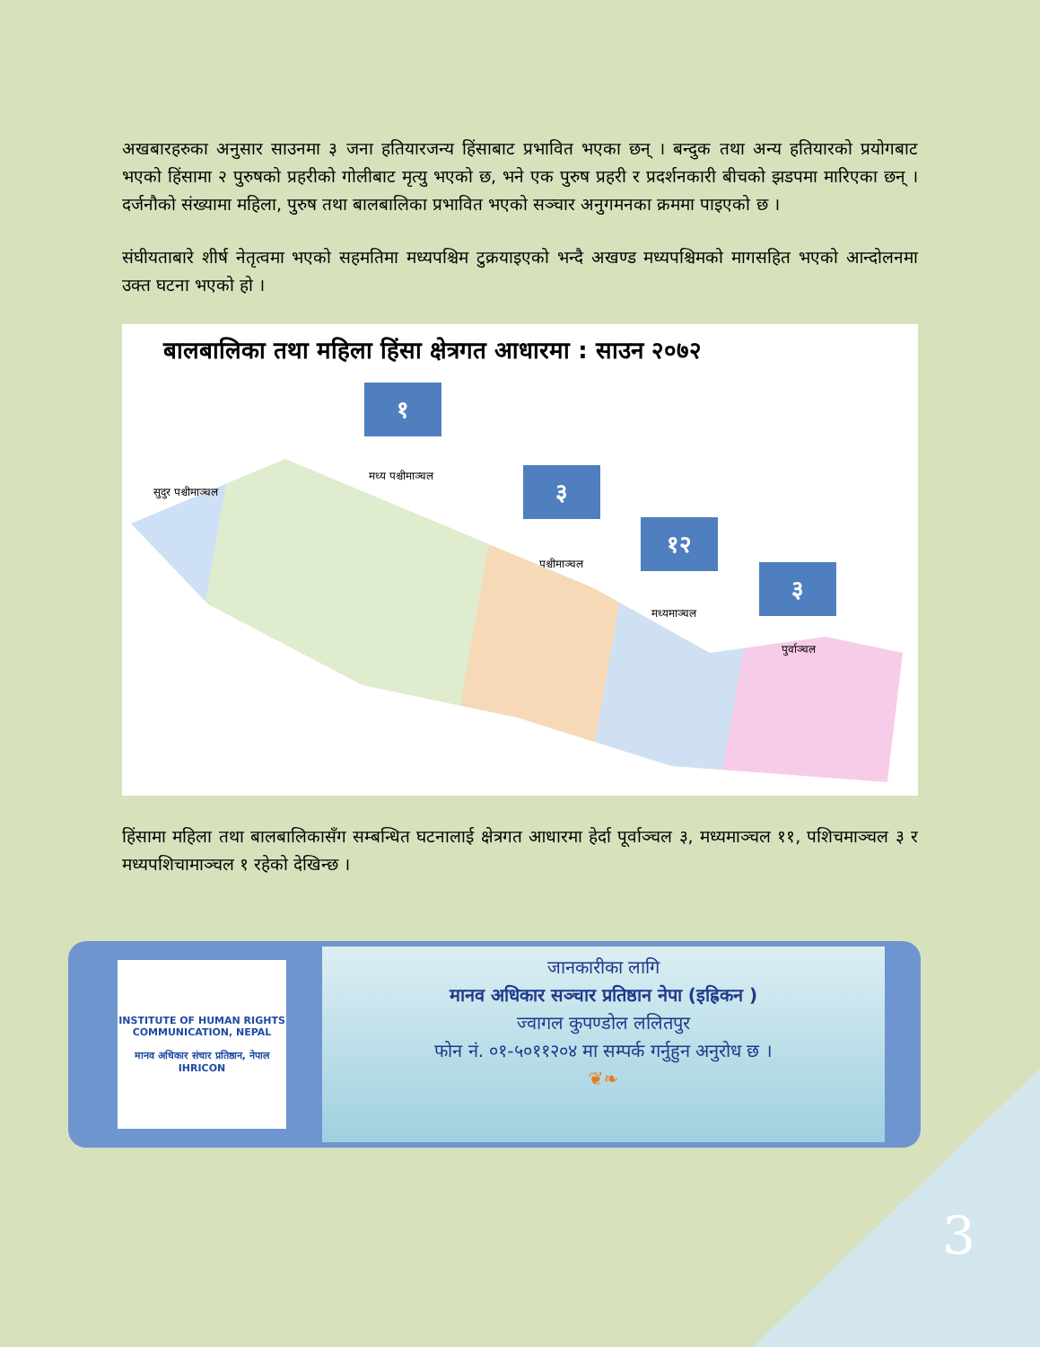अखबारहरुका अनुसार साउनमा ३ जना हतियारजन्य हिंसाबाट प्रभावित भएका छन् । बन्दुक तथा अन्य हतियारको प्रयोगबाट भएको हिंसामा २ पुरुषको प्रहरीको गोलीबाट मृत्यु भएको छ, भने एक पुरुष प्रहरी र प्रदर्शनकारी बीचको झडपमा मारिएका छन् । दर्जनौको संख्यामा महिला, पुरुष तथा बालबालिका प्रभावित भएको सञ्चार अनुगमनका क्रममा पाइएको छ ।
संघीयताबारे शीर्ष नेतृत्वमा भएको सहमतिमा मध्यपश्चिम टुक्रयाइएको भन्दै अखण्ड मध्यपश्चिमको मागसहित भएको आन्दोलनमा उक्त घटना भएको हो ।
बालबालिका तथा महिला हिंसा क्षेत्रगत आधारमा : साउन २०७२
१
मध्य पश्चीमाञ्चल ३
पश्चीमाञ्चल
१२
मध्यमाञ्चल
३
पुर्वाञ्चल
सुदुर पश्चीमाञ्चल
हिंसामा महिला तथा बालबालिकासँग सम्बन्धित घटनालाई क्षेत्रगत आधारमा हेर्दा पूर्वाञ्चल ३, मध्यमाञ्चल ११, पशिचमाञ्चल ३ र मध्यपशिचामाञ्चल १ रहेको देखिन्छ ।
INSTITUTE OF HUMAN RIGHTS COMMUNICATION, NEPAL
मानव अधिकार संचार प्रतिष्ठान, नेपाल
IHRICON
जानकारीका लागि
मानव अधिकार सञ्चार प्रतिष्ठान नेपा (इह्रिकन )
ज्वागल कुपण्डोल ललितपुर
फोन नं. ०१-५०११२०४ मा सम्पर्क गर्नुहुन अनुरोध छ ।
❦❧
3